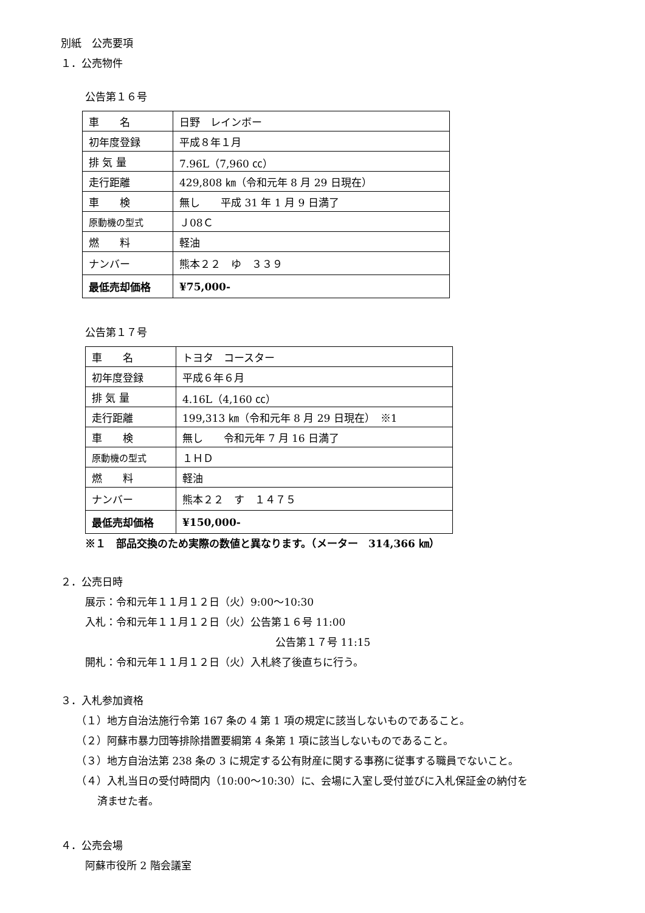別紙　公売要項
１．公売物件
公告第１６号
| 車 名 | 日野 レインボー |
| 初年度登録 | 平成８年１月 |
| 排 気 量 | 7.96L（7,960 ㏄） |
| 走行距離 | 429,808 ㎞（令和元年 8 月 29 日現在） |
| 車 検 | 無し 平成 31 年 1 月 9 日満了 |
| 原動機の型式 | Ｊ08Ｃ |
| 燃 料 | 軽油 |
| ナンバー | 熊本２２ ゆ ３３９ |
| 最低売却価格 | ¥75,000- |
公告第１７号
| 車 名 | トヨタ コースター |
| 初年度登録 | 平成６年６月 |
| 排 気 量 | 4.16L（4,160 ㏄） |
| 走行距離 | 199,313 ㎞（令和元年 8 月 29 日現在） ※1 |
| 車 検 | 無し 令和元年 7 月 16 日満了 |
| 原動機の型式 | １ＨＤ |
| 燃 料 | 軽油 |
| ナンバー | 熊本２２ す １４７５ |
| 最低売却価格 | ¥150,000- |
※１　部品交換のため実際の数値と異なります。（メーター　314,366 ㎞）
２．公売日時
展示：令和元年１１月１２日（火）9:00～10:30
入札：令和元年１１月１２日（火）公告第１６号 11:00
公告第１７号 11:15
開札：令和元年１１月１２日（火）入札終了後直ちに行う。
３．入札参加資格
（１）地方自治法施行令第 167 条の 4 第 1 項の規定に該当しないものであること。
（２）阿蘇市暴力団等排除措置要綱第 4 条第 1 項に該当しないものであること。
（３）地方自治法第 238 条の 3 に規定する公有財産に関する事務に従事する職員でないこと。
（４）入札当日の受付時間内（10:00～10:30）に、会場に入室し受付並びに入札保証金の納付を
済ませた者。
４．公売会場
阿蘇市役所 2 階会議室